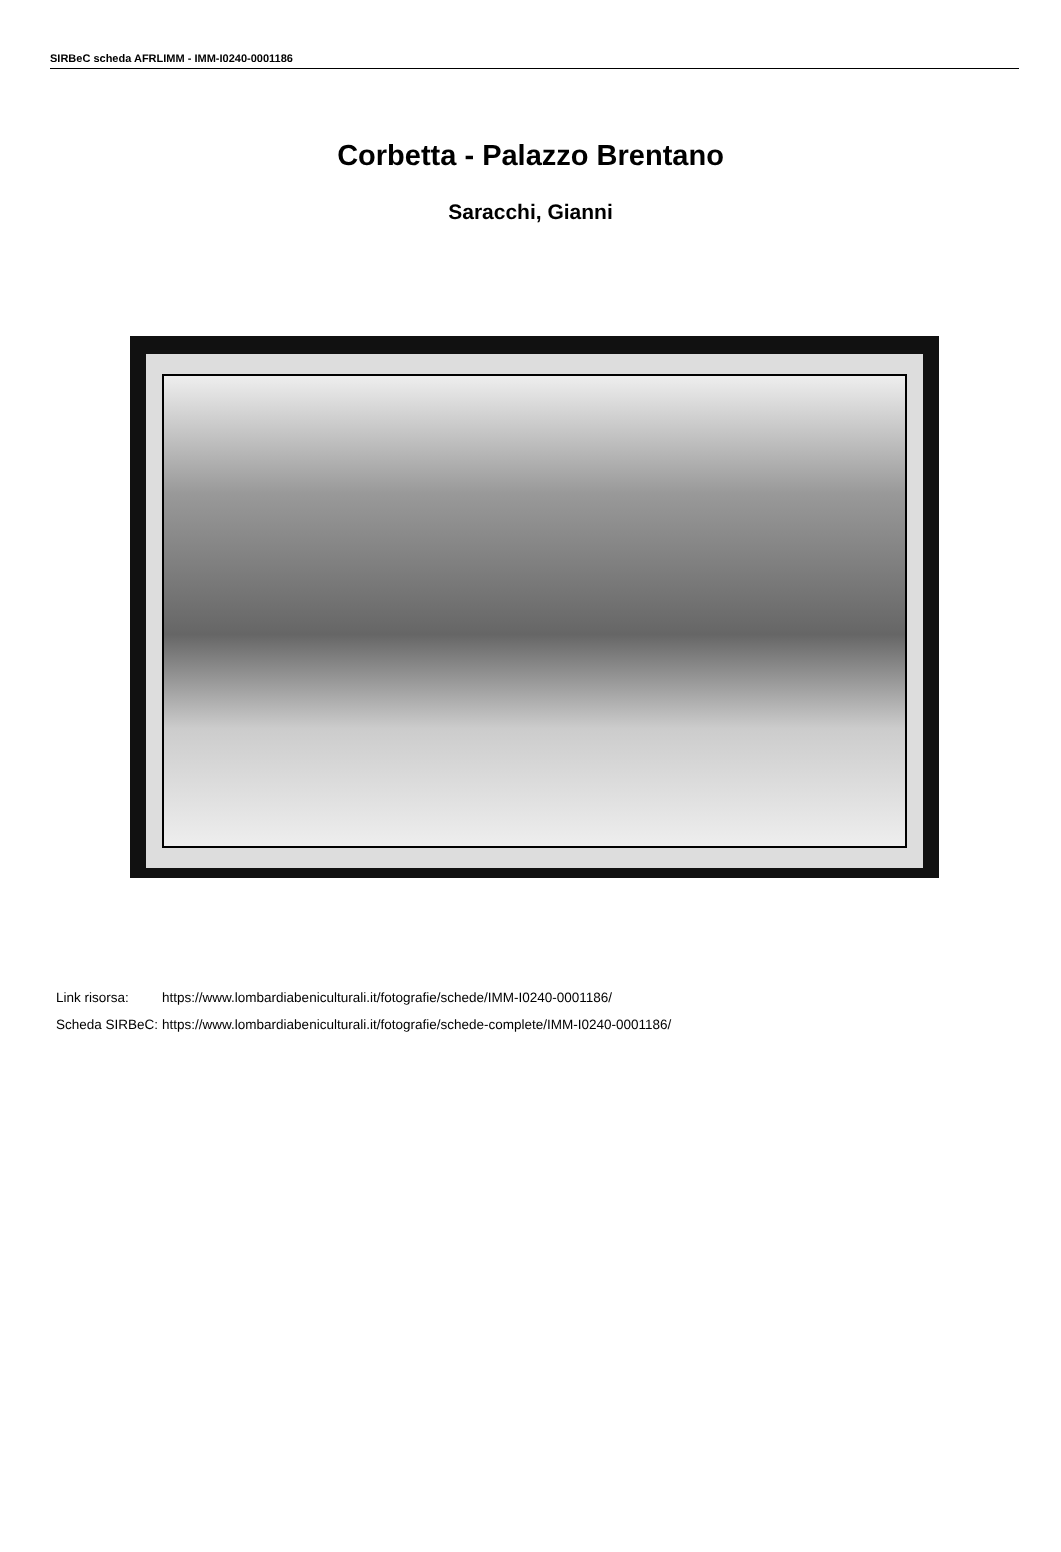SIRBeC scheda AFRLIMM - IMM-I0240-0001186
Corbetta - Palazzo Brentano
Saracchi, Gianni
| Link risorsa: | https://www.lombardiabeniculturali.it/fotografie/schede/IMM-I0240-0001186/ |
| Scheda SIRBeC: | https://www.lombardiabeniculturali.it/fotografie/schede-complete/IMM-I0240-0001186/ |